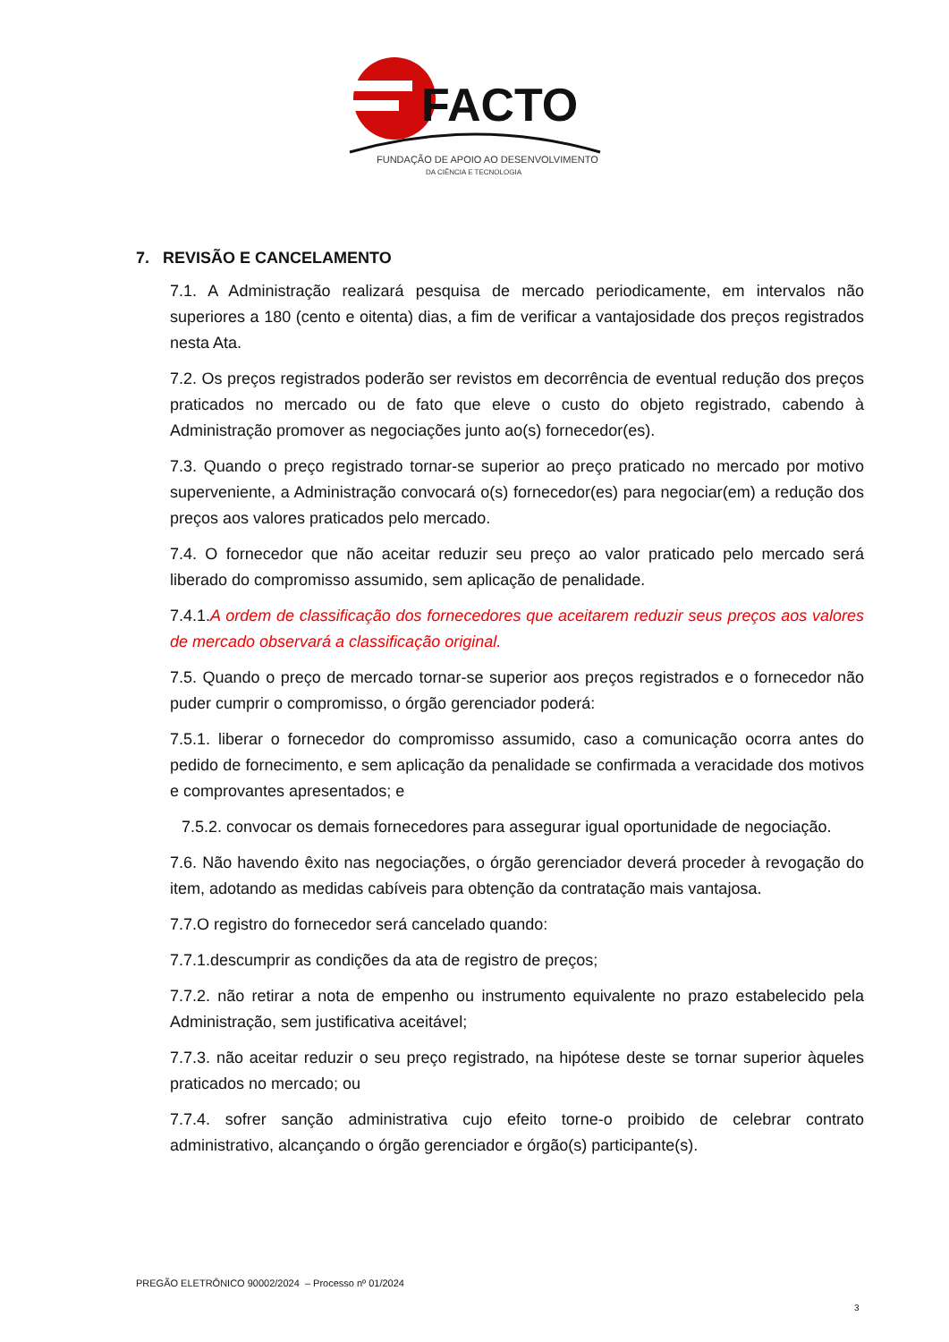FACTO
FUNDAÇÃO DE APOIO AO DESENVOLVIMENTO
DA CIÊNCIA E TECNOLOGIA
7. REVISÃO E CANCELAMENTO
7.1. A Administração realizará pesquisa de mercado periodicamente, em intervalos não superiores a 180 (cento e oitenta) dias, a fim de verificar a vantajosidade dos preços registrados nesta Ata.
7.2. Os preços registrados poderão ser revistos em decorrência de eventual redução dos preços praticados no mercado ou de fato que eleve o custo do objeto registrado, cabendo à Administração promover as negociações junto ao(s) fornecedor(es).
7.3. Quando o preço registrado tornar-se superior ao preço praticado no mercado por motivo superveniente, a Administração convocará o(s) fornecedor(es) para negociar(em) a redução dos preços aos valores praticados pelo mercado.
7.4. O fornecedor que não aceitar reduzir seu preço ao valor praticado pelo mercado será liberado do compromisso assumido, sem aplicação de penalidade.
7.4.1.A ordem de classificação dos fornecedores que aceitarem reduzir seus preços aos valores de mercado observará a classificação original.
7.5. Quando o preço de mercado tornar-se superior aos preços registrados e o fornecedor não puder cumprir o compromisso, o órgão gerenciador poderá:
7.5.1. liberar o fornecedor do compromisso assumido, caso a comunicação ocorra antes do pedido de fornecimento, e sem aplicação da penalidade se confirmada a veracidade dos motivos e comprovantes apresentados; e
7.5.2. convocar os demais fornecedores para assegurar igual oportunidade de negociação.
7.6. Não havendo êxito nas negociações, o órgão gerenciador deverá proceder à revogação do item, adotando as medidas cabíveis para obtenção da contratação mais vantajosa.
7.7.O registro do fornecedor será cancelado quando:
7.7.1.descumprir as condições da ata de registro de preços;
7.7.2. não retirar a nota de empenho ou instrumento equivalente no prazo estabelecido pela Administração, sem justificativa aceitável;
7.7.3. não aceitar reduzir o seu preço registrado, na hipótese deste se tornar superior àqueles praticados no mercado; ou
7.7.4. sofrer sanção administrativa cujo efeito torne-o proibido de celebrar contrato administrativo, alcançando o órgão gerenciador e órgão(s) participante(s).
PREGÃO ELETRÔNICO 90002/2024 – Processo nº 01/2024
3